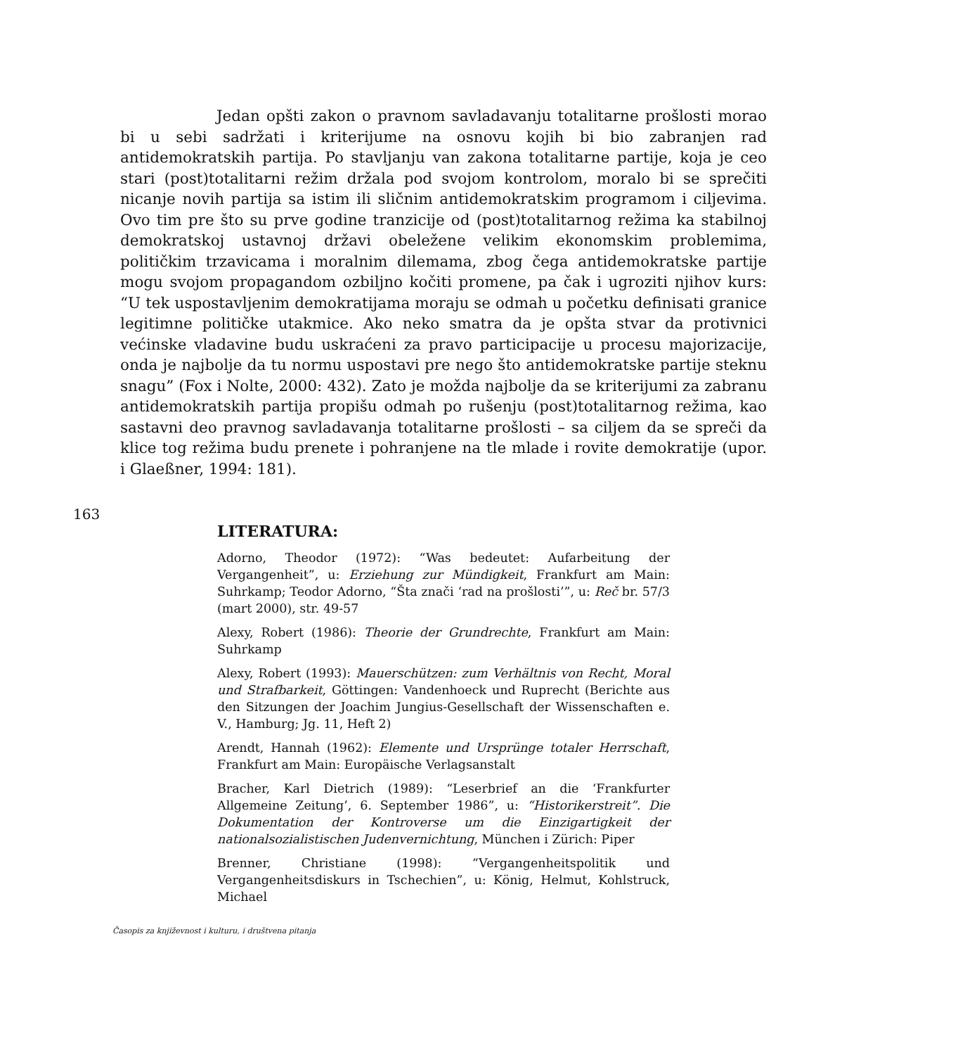Jedan opšti zakon o pravnom savladavanju totalitarne prošlosti morao bi u sebi sadržati i kriterijume na osnovu kojih bi bio zabranjen rad antidemokratskih partija. Po stavljanju van zakona totalitarne partije, koja je ceo stari (post)totalitarni režim držala pod svojom kontrolom, moralo bi se sprečiti nicanje novih partija sa istim ili sličnim antidemokratskim programom i ciljevima. Ovo tim pre što su prve godine tranzicije od (post)totalitarnog režima ka stabilnoj demokratskoj ustavnoj državi obeležene velikim ekonomskim problemima, političkim trzavicama i moralnim dilemama, zbog čega antidemokratske partije mogu svojom propagandom ozbiljno kočiti promene, pa čak i ugroziti njihov kurs: “U tek uspostavljenim demokratijama moraju se odmah u početku definisati granice legitimne političke utakmice. Ako neko smatra da je opšta stvar da protivnici većinske vladavine budu uskraćeni za pravo participacije u procesu majorizacije, onda je najbolje da tu normu uspostavi pre nego što antidemokratske partije steknu snagu” (Fox i Nolte, 2000: 432). Zato je možda najbolje da se kriterijumi za zabranu antidemokratskih partija propišu odmah po rušenju (post)totalitarnog režima, kao sastavni deo pravnog savladavanja totalitarne prošlosti – sa ciljem da se spreči da klice tog režima budu prenete i pohranjene na tle mlade i rovite demokratije (upor. i Glaeßner, 1994: 181).
163
LITERATURA:
Adorno, Theodor (1972): “Was bedeutet: Aufarbeitung der Vergangenheit”, u: Erziehung zur Mündigkeit, Frankfurt am Main: Suhrkamp; Teodor Adorno, “Šta znači ‘rad na prošlosti’”, u: Reč br. 57/3 (mart 2000), str. 49-57
Alexy, Robert (1986): Theorie der Grundrechte, Frankfurt am Main: Suhrkamp
Alexy, Robert (1993): Mauerschützen: zum Verhältnis von Recht, Moral und Strafbarkeit, Göttingen: Vandenhoeck und Ruprecht (Berichte aus den Sitzungen der Joachim Jungius-Gesellschaft der Wissenschaften e. V., Hamburg; Jg. 11, Heft 2)
Arendt, Hannah (1962): Elemente und Ursprünge totaler Herrschaft, Frankfurt am Main: Europäische Verlagsanstalt
Bracher, Karl Dietrich (1989): “Leserbrief an die ‘Frankfurter Allgemeine Zeitung’, 6. September 1986”, u: “Historikerstreit”. Die Dokumentation der Kontroverse um die Einzigartigkeit der nationalsozialistischen Judenvernichtung, München i Zürich: Piper
Brenner, Christiane (1998): “Vergangenheitspolitik und Vergangenheitsdiskurs in Tschechien”, u: König, Helmut, Kohlstruck, Michael
Časopis za književnost i kulturu, i društvena pitanja